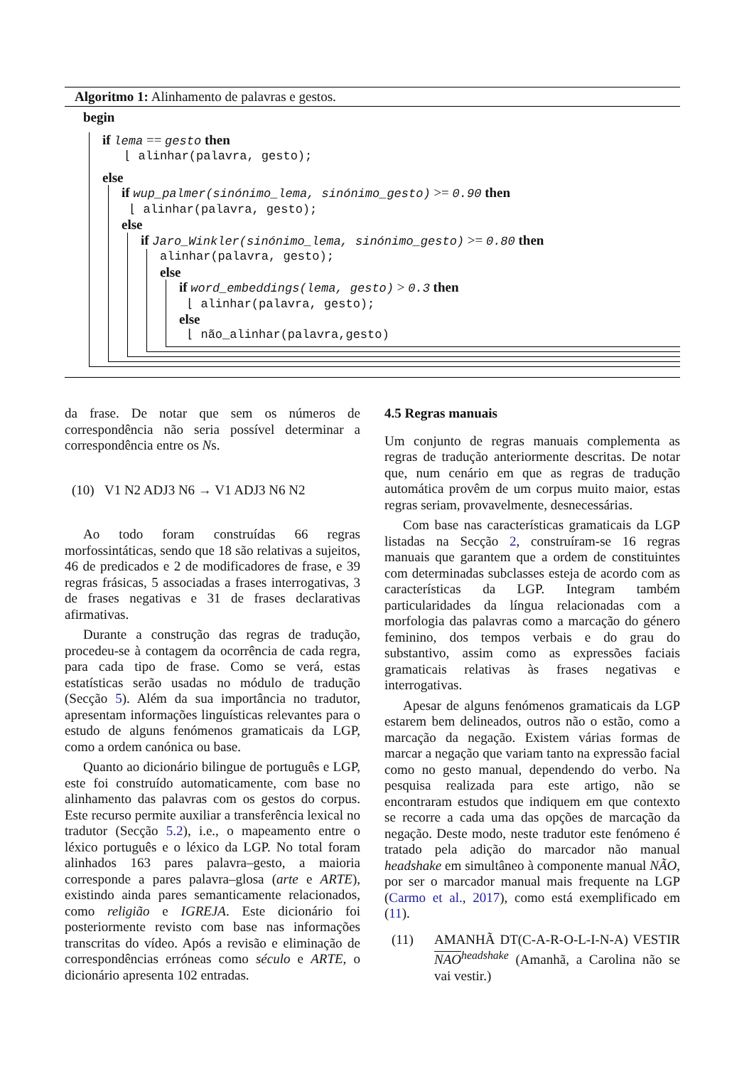Algoritmo 1: Alinhamento de palavras e gestos.
begin
if lema == gesto then
⌊ alinhar(palavra, gesto);
else
if wup_palmer(sinónimo_lema, sinónimo_gesto) >= 0.90 then
⌊ alinhar(palavra, gesto);
else
if Jaro_Winkler(sinónimo_lema, sinónimo_gesto) >= 0.80 then
alinhar(palavra, gesto);
else
if word_embeddings(lema, gesto) > 0.3 then
⌊ alinhar(palavra, gesto);
else
⌊ não_alinhar(palavra,gesto)
da frase. De notar que sem os números de correspondência não seria possível determinar a correspondência entre os Ns.
(10) V1 N2 ADJ3 N6 → V1 ADJ3 N6 N2
Ao todo foram construídas 66 regras morfossintáticas, sendo que 18 são relativas a sujeitos, 46 de predicados e 2 de modificadores de frase, e 39 regras frásicas, 5 associadas a frases interrogativas, 3 de frases negativas e 31 de frases declarativas afirmativas.
Durante a construção das regras de tradução, procedeu-se à contagem da ocorrência de cada regra, para cada tipo de frase. Como se verá, estas estatísticas serão usadas no módulo de tradução (Secção 5). Além da sua importância no tradutor, apresentam informações linguísticas relevantes para o estudo de alguns fenómenos gramaticais da LGP, como a ordem canónica ou base.
Quanto ao dicionário bilingue de português e LGP, este foi construído automaticamente, com base no alinhamento das palavras com os gestos do corpus. Este recurso permite auxiliar a transferência lexical no tradutor (Secção 5.2), i.e., o mapeamento entre o léxico português e o léxico da LGP. No total foram alinhados 163 pares palavra–gesto, a maioria corresponde a pares palavra–glosa (arte e ARTE), existindo ainda pares semanticamente relacionados, como religião e IGREJA. Este dicionário foi posteriormente revisto com base nas informações transcritas do vídeo. Após a revisão e eliminação de correspondências erróneas como século e ARTE, o dicionário apresenta 102 entradas.
4.5 Regras manuais
Um conjunto de regras manuais complementa as regras de tradução anteriormente descritas. De notar que, num cenário em que as regras de tradução automática provêm de um corpus muito maior, estas regras seriam, provavelmente, desnecessárias.
Com base nas características gramaticais da LGP listadas na Secção 2, construíram-se 16 regras manuais que garantem que a ordem de constituintes com determinadas subclasses esteja de acordo com as características da LGP. Integram também particularidades da língua relacionadas com a morfologia das palavras como a marcação do género feminino, dos tempos verbais e do grau do substantivo, assim como as expressões faciais gramaticais relativas às frases negativas e interrogativas.
Apesar de alguns fenómenos gramaticais da LGP estarem bem delineados, outros não o estão, como a marcação da negação. Existem várias formas de marcar a negação que variam tanto na expressão facial como no gesto manual, dependendo do verbo. Na pesquisa realizada para este artigo, não se encontraram estudos que indiquem em que contexto se recorre a cada uma das opções de marcação da negação. Deste modo, neste tradutor este fenómeno é tratado pela adição do marcador não manual headshake em simultâneo à componente manual NÃO, por ser o marcador manual mais frequente na LGP (Carmo et al., 2017), como está exemplificado em (11).
(11) AMANHÃ DT(C-A-R-O-L-I-N-A) VESTIR NAO<sup>headshake</sup> (Amanhã, a Carolina não se vai vestir.)